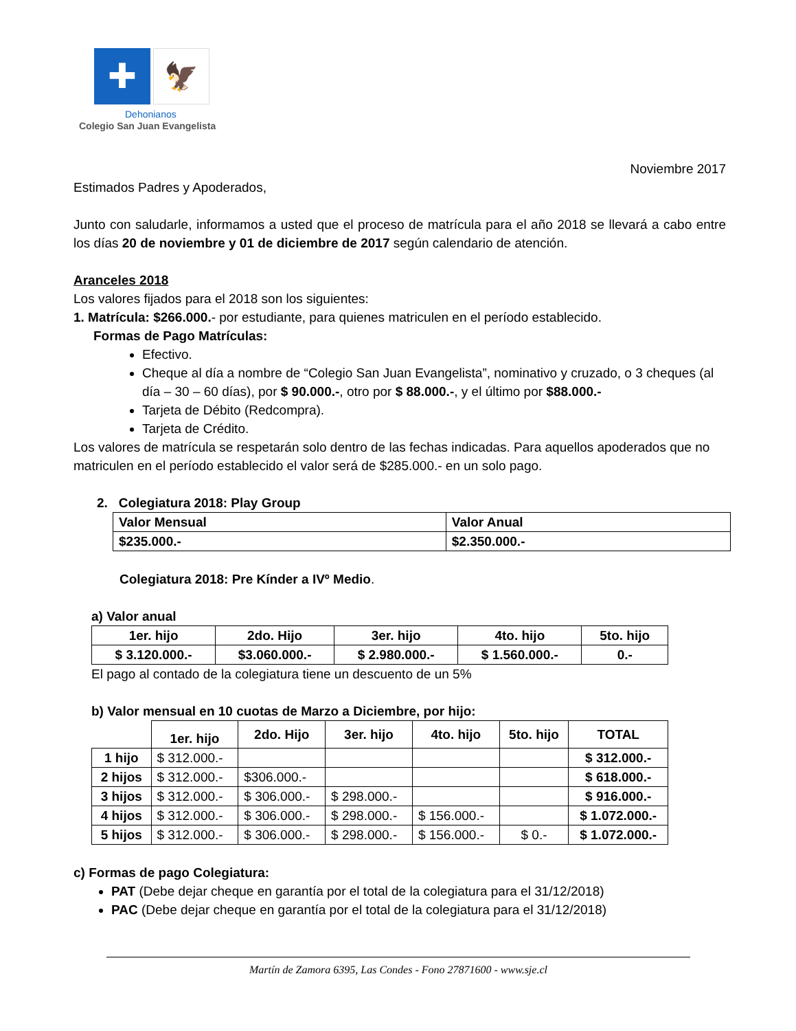✚
🦅
Dehonianos
Colegio San Juan Evangelista
Noviembre 2017
Estimados Padres y Apoderados,
Junto con saludarle, informamos a usted que el proceso de matrícula para el año 2018 se llevará a cabo entre los días 20 de noviembre y 01 de diciembre de 2017 según calendario de atención.
Aranceles 2018
Los valores fijados para el 2018 son los siguientes:
1. Matrícula: $266.000.- por estudiante, para quienes matriculen en el período establecido.
Formas de Pago Matrículas:
Efectivo.
Cheque al día a nombre de “Colegio San Juan Evangelista”, nominativo y cruzado, o 3 cheques (al día – 30 – 60 días), por $ 90.000.-, otro por $ 88.000.-, y el último por $88.000.-
Tarjeta de Débito (Redcompra).
Tarjeta de Crédito.
Los valores de matrícula se respetarán solo dentro de las fechas indicadas. Para aquellos apoderados que no matriculen en el período establecido el valor será de $285.000.- en un solo pago.
2. Colegiatura 2018: Play Group
| Valor Mensual | Valor Anual |
| --- | --- |
| $235.000.- | $2.350.000.- |
Colegiatura 2018: Pre Kínder a IVº Medio.
a) Valor anual
| 1er. hijo | 2do. Hijo | 3er. hijo | 4to. hijo | 5to. hijo |
| --- | --- | --- | --- | --- |
| $ 3.120.000.- | $3.060.000.- | $ 2.980.000.- | $ 1.560.000.- | 0.- |
El pago al contado de la colegiatura tiene un descuento de un 5%
b) Valor mensual en 10 cuotas de Marzo a Diciembre, por hijo:
| | 1er. hijo | 2do. Hijo | 3er. hijo | 4to. hijo | 5to. hijo | TOTAL |
| 1 hijo | $ 312.000.- | | | | | $ 312.000.- |
| 2 hijos | $ 312.000.- | $306.000.- | | | | $ 618.000.- |
| 3 hijos | $ 312.000.- | $ 306.000.- | $ 298.000.- | | | $ 916.000.- |
| 4 hijos | $ 312.000.- | $ 306.000.- | $ 298.000.- | $ 156.000.- | | $ 1.072.000.- |
| 5 hijos | $ 312.000.- | $ 306.000.- | $ 298.000.- | $ 156.000.- | $ 0.- | $ 1.072.000.- |
c) Formas de pago Colegiatura:
PAT (Debe dejar cheque en garantía por el total de la colegiatura para el 31/12/2018)
PAC (Debe dejar cheque en garantía por el total de la colegiatura para el 31/12/2018)
Martín de Zamora 6395, Las Condes - Fono 27871600 - www.sje.cl